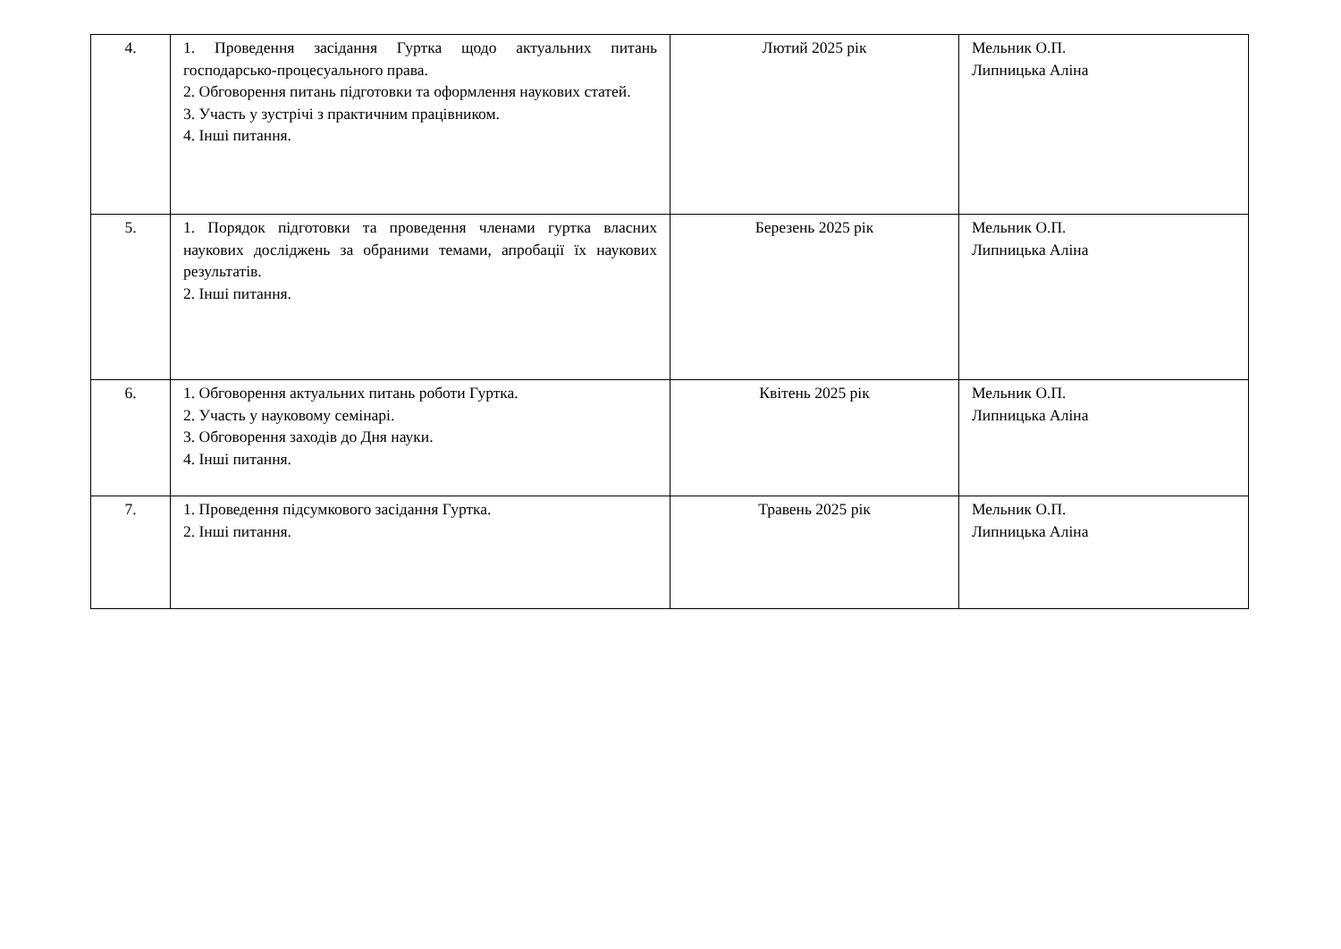| 4. | 1. Проведення засідання Гуртка щодо актуальних питань господарсько-процесуального права. 2. Обговорення питань підготовки та оформлення наукових статей. 3. Участь у зустрічі з практичним працівником. 4. Інші питання. | Лютий 2025 рік | Мельник О.П. Липницька Аліна |
| 5. | 1. Порядок підготовки та проведення членами гуртка власних наукових досліджень за обраними темами, апробації їх наукових результатів. 2. Інші питання. | Березень 2025 рік | Мельник О.П. Липницька Аліна |
| 6. | 1. Обговорення актуальних питань роботи Гуртка. 2. Участь у науковому семінарі. 3. Обговорення заходів до Дня науки. 4. Інші питання. | Квітень 2025 рік | Мельник О.П. Липницька Аліна |
| 7. | 1. Проведення підсумкового засідання Гуртка. 2. Інші питання. | Травень 2025 рік | Мельник О.П. Липницька Аліна |